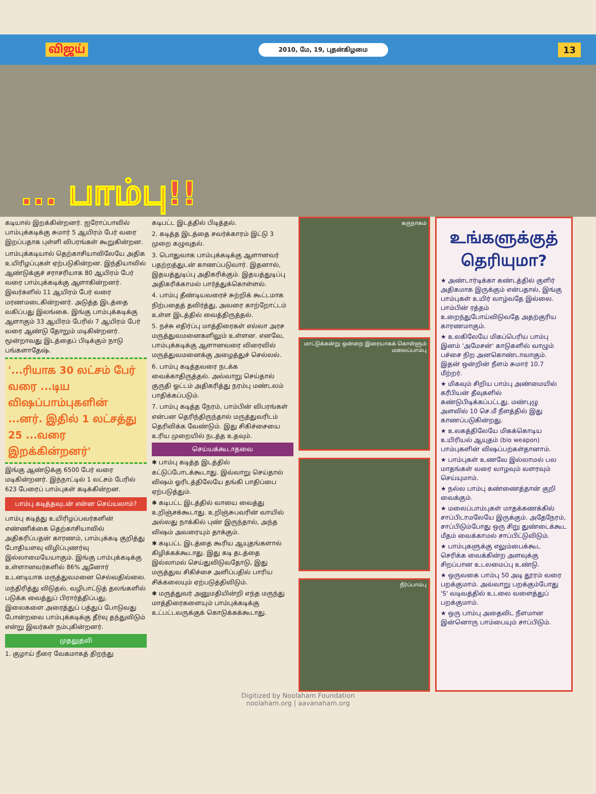விஜய் 2010, மே, 19, புதன்கிழமை 13
... பாம்பு!!
கடியால் இறக்கின்றனர். ஐரோப்பாவில் பாம்புக்கடிக்கு சுமார் 5 ஆயிரம் பேர் வரை இறப்பதாக புள்ளி விபரங்கள் கூறுகின்றன.
பாம்புக்கடியால் தெற்காசியாவிலேயே அதிக உயிரிழப்புகள் ஏற்படுகின்றன. இந்தியாவில் ஆண்டுக்குச் சராசரியாக 80 ஆயிரம் பேர் வரை பாம்புக்கடிக்கு ஆளாகின்றனர். இவர்களில் 11 ஆயிரம் பேர் வரை மரணமடைகின்றனர். அடுத்த இடத்தை வகிப்பது இலங்கை. இங்கு பாம்புக்கடிக்கு ஆளாகும் 33 ஆயிரம் பேரில் 7 ஆயிரம் பேர் வரை ஆண்டு தோறும் மடிகின்றனர். மூன்றாவது இடத்தைப் பிடிக்கும் நாடு பங்களாதேஷ்.
'...ரியாக 30 லட்சம் பேர் வரை ...டிய விஷப்பாம்புகளின் ...னர். இதில் 1 லட்சத்து 25 ...வரை இறக்கின்றனர்'
இங்கு ஆண்டுக்கு 6500 பேர் வரை மடிகின்றனர். இந்நாட்டில் 1 லட்சம் பேரில் 623 பேரைப் பாம்புகள் கடிக்கின்றன.
பாம்பு கடித்தவுடன் என்ன செய்யலாம்?
பாம்பு கடித்து உயிரிழப்பவர்களின் எண்ணிக்கை தெற்காசியாவில் அதிகரிப்பதன் காரணம், பாம்புக்கடி குறித்து போதியளவு விழிப்புணர்வு இல்லாமையேயாகும். இங்கு பாம்புக்கடிக்கு உள்ளானவர்களில் 86% ஆனோர் உடனடியாக மருத்துவமனை செல்வதில்லை.
மந்திரித்து விடுதல், வழிபாட்டுத் தலங்களில் படுக்க வைத்துப் பிரார்த்திப்பது, இலைகளை அரைத்துப் பத்துப் போடுவது போன்றவை பாம்புக்கடிக்கு தீர்வு தந்துவிடும் என்று இவர்கள் நம்புகின்றனர்.
முதலுதவி
1. குழாய் நீரை வேகமாகத் திறந்து
கடிபட்ட இடத்தில் பிடித்தல்.
2. கடித்த இடத்தை சவர்க்காரம் இட்டு 3 முறை கழுவுதல்.
3. பொதுவாக பாம்புக்கடிக்கு ஆளானவர் பதற்றத்துடன் காணப்படுவார். இதனால், இதயத்துடிப்பு அதிகரிக்கும். இதயத்துடிப்பு அதிகரிக்காமல் பார்த்துக்கொள்ளல்.
4. பாம்பு தீண்டியவரைச் சுற்றிக் கூட்டமாக நிற்பதைத் தவிர்த்து, அவரை காற்றோட்டம் உள்ள இடத்தில் வைத்திருத்தல்.
5. நச்சு எதிர்ப்பு மாத்திரைகள் எல்லா அரச மருத்துவமனைகளிலும் உள்ளன. எனவே, பாம்புக்கடிக்கு ஆளானவரை விரைவில் மருத்துவமனைக்கு அழைத்துச் செல்லல்.
6. பாம்பு கடித்தவரை நடக்க வைக்காதிருத்தல். அவ்வாறு செய்தால் குருதி ஓட்டம் அதிகரித்து நரம்பு மண்டலம் பாதிக்கப்படும்.
7. பாம்பு கடித்த நேரம், பாம்பின் விபரங்கள் என்பன தெரிந்திருந்தால் மருத்துவரிடம் தெரிவிக்க வேண்டும். இது சிகிச்சையை உரிய முறையில் நடத்த உதவும்.
செய்யக்கூடாதவை
✱ பாம்பு கடித்த இடத்தில் கட்டுப்போடக்கூடாது. இவ்வாறு செய்தால் விஷம் ஓரிடத்திலேயே தங்கி பாதிப்பை ஏற்படுத்தும்.
✱ கடிபட்ட இடத்தில் வாயை வைத்து உறிஞ்சக்கூடாது. உறிஞ்சுபவரின் வாயில் அல்லது நாக்கில் புண் இருந்தால், அந்த விஷம் அவரையும் தாக்கும்.
✱ கடிபட்ட இடத்தை கூரிய ஆயுதங்களால் கிழிக்கக்கூடாது. இது கடி தடத்தை இல்லாமல் செய்துவிடுவதோடு, இது மருத்துவ சிகிச்சை அளிப்பதில் பாரிய சிக்கலையும் ஏற்படுத்திவிடும்.
✱ மருத்துவர் அனுமதியின்றி எந்த மருந்து மாத்திரைகளையும் பாம்புக்கடிக்கு உட்பட்டவருக்குக் கொடுக்கக்கூடாது.
கருநாகம்
மாட்டுக்கன்று ஒன்றை இரையாகக் கொள்ளும் மலைப்பாம்பு
நீர்ப்பாம்பு
உங்களுக்குத் தெரியுமா?
★ அண்டார்டிக்கா கண்டத்தில் குளிர் அதிகமாக இருக்கும் என்பதால், இங்கு பாம்புகள் உயிர் வாழ்வதே இல்லை. பாம்பின் ரத்தம் உறைந்துபோய்விடுவதே அதற்குரிய காரணமாகும்.
★ உலகிலேயே மிகப்பெரிய பாம்பு இனம் 'அமேசன்' காடுகளில் வாழும் பச்சை நிற அனகொண்டாவாகும். இதன் ஒன்றின் நீளம் சுமார் 10.7 மீற்றர்.
★ மிகவும் சிறிய பாம்பு அண்மையில் கரீபியன் தீவுகளில் கண்டுபிடிக்கப்பட்டது. மண்புழு அளவில் 10 செ.மீ நீளத்தில் இது காணப்படுகின்றது.
★ உலகத்திலேயே மிகக்கொடிய உயிரியல் ஆயுதம் (bio weapon) பாம்புகளின் விஷப்பற்கள்தானாம்.
★ பாம்புகள் உணவே இல்லாமல் பல மாதங்கள் வரை வாழவும் வளரவும் செய்யுமாம்.
★ நல்ல பாம்பு கண்ணைத்தான் குறி வைக்கும்.
★ மலைப்பாம்புகள் மாதக்கணக்கில் சாப்பிடாமலேயே இருக்கும். அதேநேரம், சாப்பிடும்போது ஒரு சிறு துண்டைக்கூட மீதம் வைக்காமல் சாப்பிட்டுவிடும்.
★ பாம்புகளுக்கு எலும்பைக்கூட செரிக்க வைக்கின்ற அளவுக்கு சிறப்பான உடலமைப்பு உண்டு.
★ ஒருவகை பாம்பு 50 அடி தூரம் வரை பறக்குமாம். அவ்வாறு பறக்கும்போது 'S' வடிவத்தில் உடலை வளைத்துப் பறக்குமாம்.
★ ஒரு பாம்பு அதைவிட நீளமான இன்னொரு பாம்பையும் சாப்பிடும்.
Digitized by Noolaham Foundation
noolaham.org | aavanaham.org